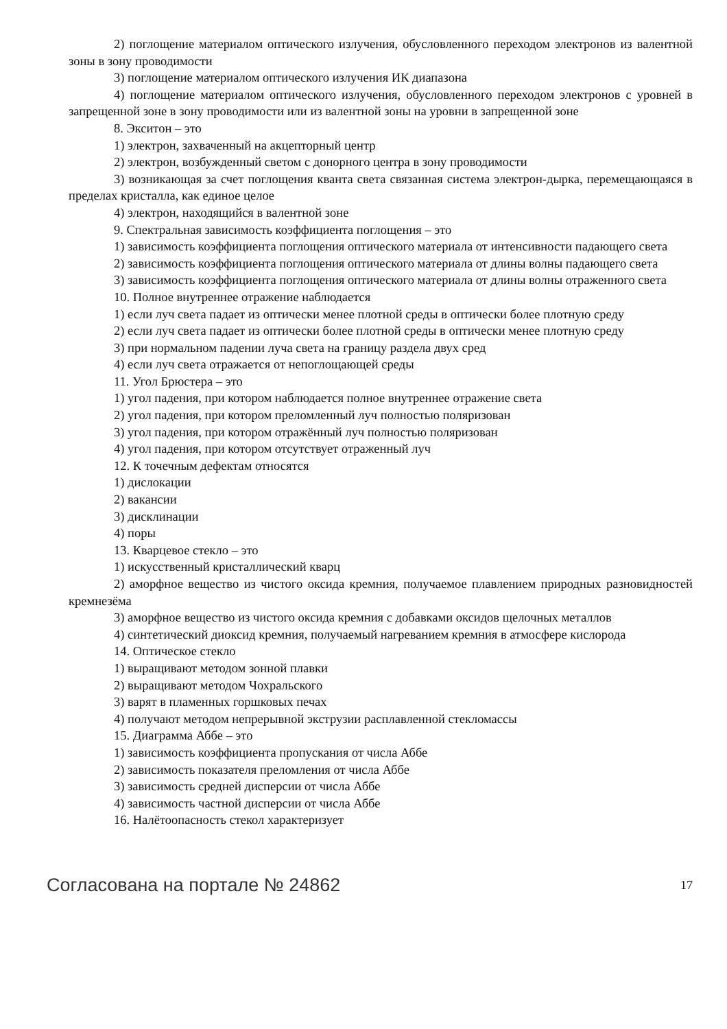2) поглощение материалом оптического излучения, обусловленного переходом электронов из валентной зоны в зону проводимости
3) поглощение материалом оптического излучения ИК диапазона
4) поглощение материалом оптического излучения, обусловленного переходом электронов с уровней в запрещенной зоне в зону проводимости или из валентной зоны на уровни в запрещенной зоне
8. Экситон – это
1) электрон, захваченный на акцепторный центр
2) электрон, возбужденный светом с донорного центра в зону проводимости
3) возникающая за счет поглощения кванта света связанная система электрон-дырка, перемещающаяся в пределах кристалла, как единое целое
4) электрон, находящийся в валентной зоне
9. Спектральная зависимость коэффициента поглощения – это
1) зависимость коэффициента поглощения оптического материала от интенсивности падающего света
2) зависимость коэффициента поглощения оптического материала от длины волны падающего света
3) зависимость коэффициента поглощения оптического материала от длины волны отраженного света
10. Полное внутреннее отражение наблюдается
1) если луч света падает из оптически менее плотной среды в оптически более плотную среду
2) если луч света падает из оптически более плотной среды в оптически менее плотную среду
3) при нормальном падении луча света на границу раздела двух сред
4) если луч света отражается от непоглощающей среды
11. Угол Брюстера – это
1) угол падения, при котором наблюдается полное внутреннее отражение света
2) угол падения, при котором преломленный луч полностью поляризован
3) угол падения, при котором отражённый луч полностью поляризован
4) угол падения, при котором отсутствует отраженный луч
12. К точечным дефектам относятся
1) дислокации
2) вакансии
3) дисклинации
4) поры
13. Кварцевое стекло – это
1) искусственный кристаллический кварц
2) аморфное вещество из чистого оксида кремния, получаемое плавлением природных разновидностей кремнезёма
3) аморфное вещество из чистого оксида кремния с добавками оксидов щелочных металлов
4) синтетический диоксид кремния, получаемый нагреванием кремния в атмосфере кислорода
14. Оптическое стекло
1) выращивают методом зонной плавки
2) выращивают методом Чохральского
3) варят в пламенных горшковых печах
4) получают методом непрерывной экструзии расплавленной стекломассы
15. Диаграмма Аббе – это
1) зависимость коэффициента пропускания от числа Аббе
2) зависимость показателя преломления от числа Аббе
3) зависимость средней дисперсии от числа Аббе
4) зависимость частной дисперсии от числа Аббе
16. Налётоопасность стекол характеризует
Согласована на портале № 24862 17